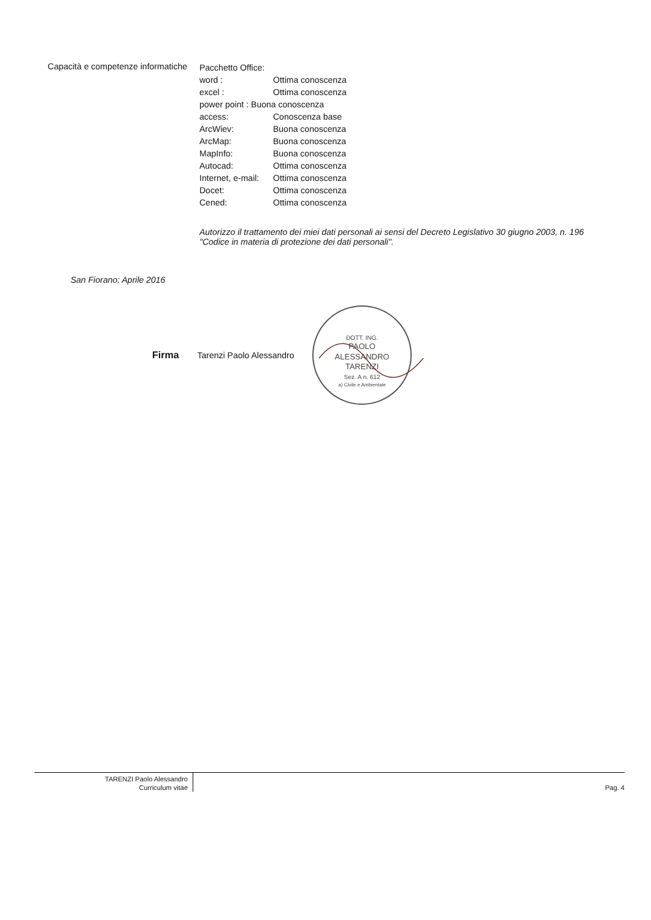Capacità e competenze informatiche
Pacchetto Office:
word : Ottima conoscenza
excel : Ottima conoscenza
power point : Buona conoscenza
access: Conoscenza base
ArcWiev: Buona conoscenza
ArcMap: Buona conoscenza
MapInfo: Buona conoscenza
Autocad: Ottima conoscenza
Internet, e-mail: Ottima conoscenza
Docet: Ottima conoscenza
Cened: Ottima conoscenza
Autorizzo il trattamento dei miei dati personali ai sensi del Decreto Legislativo 30 giugno 2003, n. 196
"Codice in materia di protezione dei dati personali".
San Fiorano: Aprile 2016
Firma Tarenzi Paolo Alessandro
DOTT. ING.
PAOLO
ALESSANDRO
TARENZI
Sez. A n. 612
a) Civile e Ambientale
TARENZI Paolo Alessandro
Curriculum vitae
Pag. 4